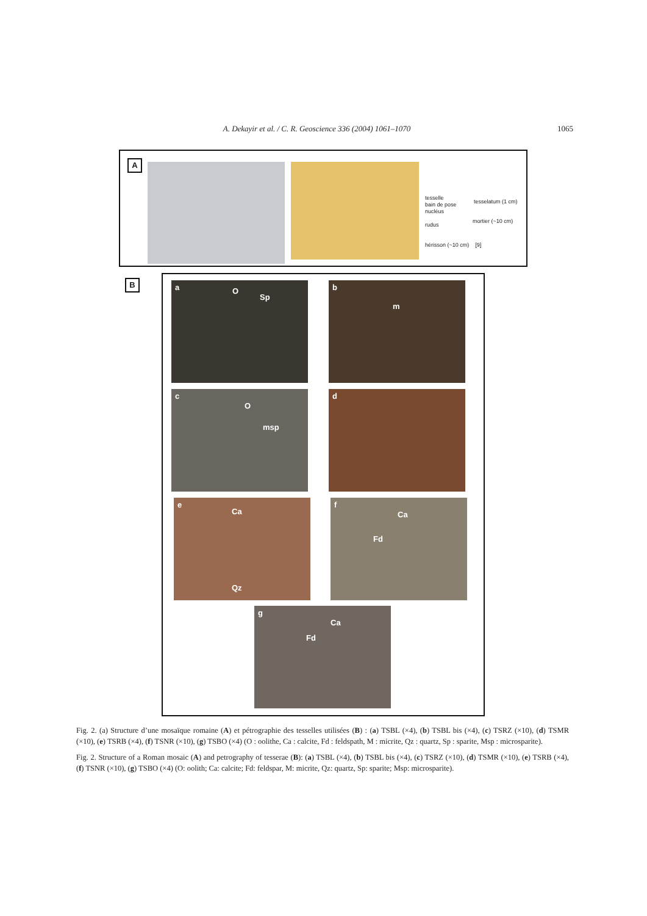A. Dekayir et al. / C. R. Geoscience 336 (2004) 1061–1070 1065
A
tesselle
bain de pose
nucléus
rudus
hérisson (~10 cm) [9]
tesselatum (1 cm)
mortier (~10 cm)
B
a O
Sp
b
m
c
O
msp
d
e
Ca
Qz
f
Ca
Fd
g
Ca
Fd
Fig. 2. (a) Structure d’une mosaïque romaine (A) et pétrographie des tesselles utilisées (B) : (a) TSBL (×4), (b) TSBL bis (×4), (c) TSRZ (×10), (d) TSMR (×10), (e) TSRB (×4), (f) TSNR (×10), (g) TSBO (×4) (O : oolithe, Ca : calcite, Fd : feldspath, M : micrite, Qz : quartz, Sp : sparite, Msp : microsparite).
Fig. 2. Structure of a Roman mosaic (A) and petrography of tesserae (B): (a) TSBL (×4), (b) TSBL bis (×4), (c) TSRZ (×10), (d) TSMR (×10), (e) TSRB (×4), (f) TSNR (×10), (g) TSBO (×4) (O: oolith; Ca: calcite; Fd: feldspar, M: micrite, Qz: quartz, Sp: sparite; Msp: microsparite).